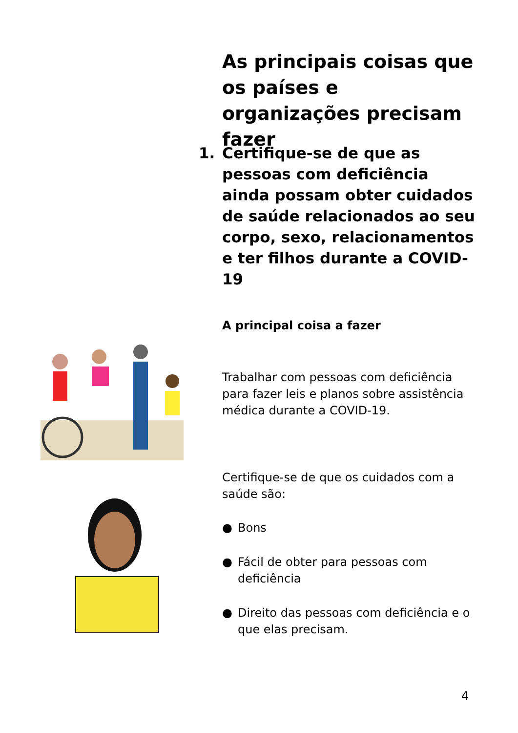As principais coisas que os países e organizações precisam fazer
1. Certifique-se de que as pessoas com deficiência ainda possam obter cuidados de saúde relacionados ao seu corpo, sexo, relacionamentos e ter filhos durante a COVID-19
A principal coisa a fazer
Trabalhar com pessoas com deficiência para fazer leis e planos sobre assistência médica durante a COVID-19.
Certifique-se de que os cuidados com a saúde são:
● Bons
● Fácil de obter para pessoas com deficiência
● Direito das pessoas com deficiência e o que elas precisam.
4